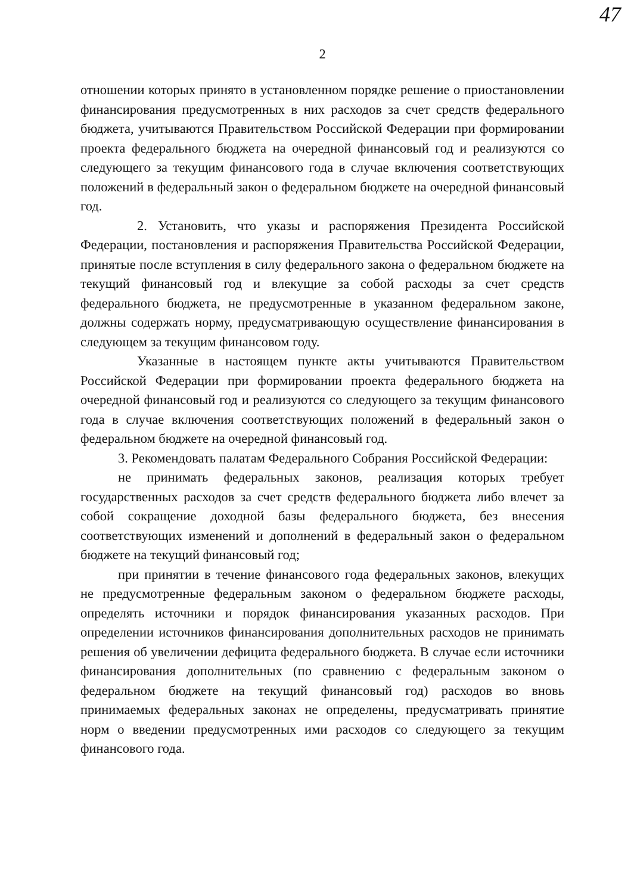47
2
отношении которых принято в установленном порядке решение о приостановлении финансирования предусмотренных в них расходов за счет средств федерального бюджета, учитываются Правительством Российской Федерации при формировании проекта федерального бюджета на очередной финансовый год и реализуются со следующего за текущим финансового года в случае включения соответствующих положений в федеральный закон о федеральном бюджете на очередной финансовый год.
2. Установить, что указы и распоряжения Президента Российской Федерации, постановления и распоряжения Правительства Российской Федерации, принятые после вступления в силу федерального закона о федеральном бюджете на текущий финансовый год и влекущие за собой расходы за счет средств федерального бюджета, не предусмотренные в указанном федеральном законе, должны содержать норму, предусматривающую осуществление финансирования в следующем за текущим финансовом году.
Указанные в настоящем пункте акты учитываются Правительством Российской Федерации при формировании проекта федерального бюджета на очередной финансовый год и реализуются со следующего за текущим финансового года в случае включения соответствующих положений в федеральный закон о федеральном бюджете на очередной финансовый год.
3. Рекомендовать палатам Федерального Собрания Российской Федерации:
не принимать федеральных законов, реализация которых требует государственных расходов за счет средств федерального бюджета либо влечет за собой сокращение доходной базы федерального бюджета, без внесения соответствующих изменений и дополнений в федеральный закон о федеральном бюджете на текущий финансовый год;
при принятии в течение финансового года федеральных законов, влекущих не предусмотренные федеральным законом о федеральном бюджете расходы, определять источники и порядок финансирования указанных расходов. При определении источников финансирования дополнительных расходов не принимать решения об увеличении дефицита федерального бюджета. В случае если источники финансирования дополнительных (по сравнению с федеральным законом о федеральном бюджете на текущий финансовый год) расходов во вновь принимаемых федеральных законах не определены, предусматривать принятие норм о введении предусмотренных ими расходов со следующего за текущим финансового года.